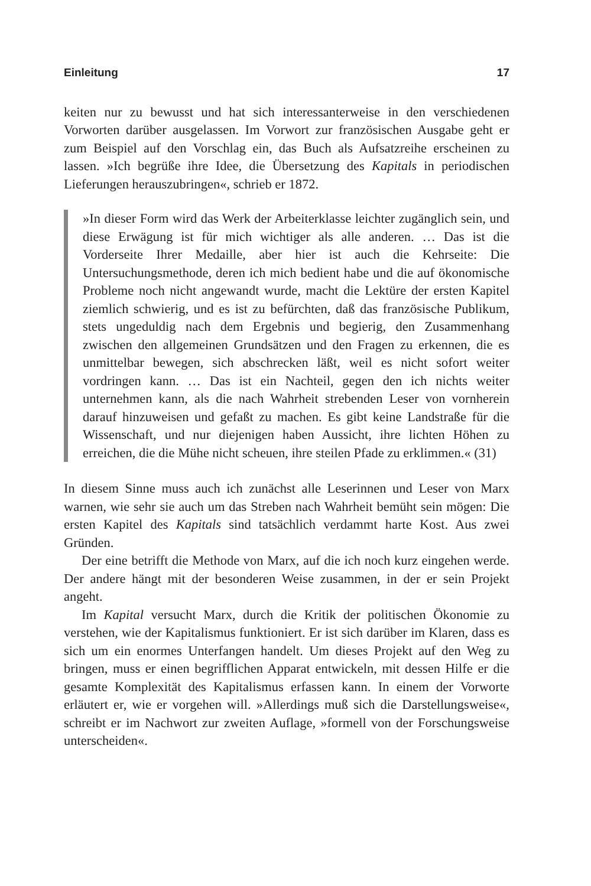Einleitung 17
keiten nur zu bewusst und hat sich interessanterweise in den verschiedenen Vorworten darüber ausgelassen. Im Vorwort zur französischen Ausgabe geht er zum Beispiel auf den Vorschlag ein, das Buch als Aufsatzreihe erscheinen zu lassen. »Ich begrüße ihre Idee, die Übersetzung des Kapitals in periodischen Lieferungen herauszubringen«, schrieb er 1872.
»In dieser Form wird das Werk der Arbeiterklasse leichter zugänglich sein, und diese Erwägung ist für mich wichtiger als alle anderen. … Das ist die Vorderseite Ihrer Medaille, aber hier ist auch die Kehrseite: Die Untersuchungsmethode, deren ich mich bedient habe und die auf ökonomische Probleme noch nicht angewandt wurde, macht die Lektüre der ersten Kapitel ziemlich schwierig, und es ist zu befürchten, daß das französische Publikum, stets ungeduldig nach dem Ergebnis und begierig, den Zusammenhang zwischen den allgemeinen Grundsätzen und den Fragen zu erkennen, die es unmittelbar bewegen, sich abschrecken läßt, weil es nicht sofort weiter vordringen kann. … Das ist ein Nachteil, gegen den ich nichts weiter unternehmen kann, als die nach Wahrheit strebenden Leser von vornherein darauf hinzuweisen und gefaßt zu machen. Es gibt keine Landstraße für die Wissenschaft, und nur diejenigen haben Aussicht, ihre lichten Höhen zu erreichen, die die Mühe nicht scheuen, ihre steilen Pfade zu erklimmen.« (31)
In diesem Sinne muss auch ich zunächst alle Leserinnen und Leser von Marx warnen, wie sehr sie auch um das Streben nach Wahrheit bemüht sein mögen: Die ersten Kapitel des Kapitals sind tatsächlich verdammt harte Kost. Aus zwei Gründen.
Der eine betrifft die Methode von Marx, auf die ich noch kurz eingehen werde. Der andere hängt mit der besonderen Weise zusammen, in der er sein Projekt angeht.
Im Kapital versucht Marx, durch die Kritik der politischen Ökonomie zu verstehen, wie der Kapitalismus funktioniert. Er ist sich darüber im Klaren, dass es sich um ein enormes Unterfangen handelt. Um dieses Projekt auf den Weg zu bringen, muss er einen begrifflichen Apparat entwickeln, mit dessen Hilfe er die gesamte Komplexität des Kapitalismus erfassen kann. In einem der Vorworte erläutert er, wie er vorgehen will. »Allerdings muß sich die Darstellungsweise«, schreibt er im Nachwort zur zweiten Auflage, »formell von der Forschungsweise unterscheiden«.